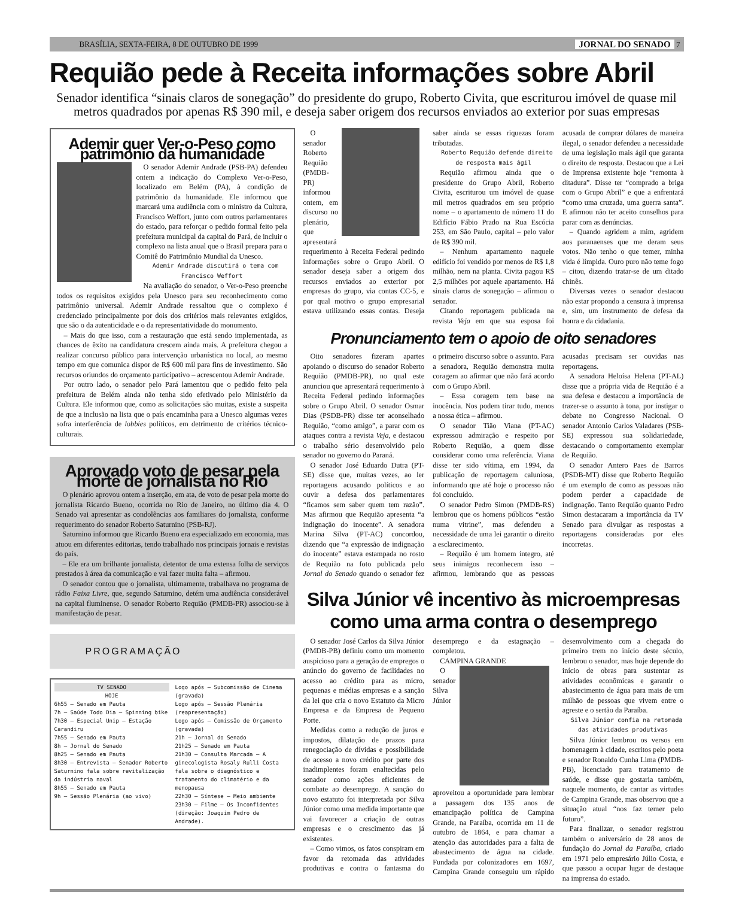BRASÍLIA, SEXTA-FEIRA, 8 DE OUTUBRO DE 1999 JORNAL DO SENADO 7
Requião pede à Receita informações sobre Abril
Senador identifica “sinais claros de sonegação” do presidente do grupo, Roberto Civita, que escriturou imóvel de quase mil metros quadrados por apenas R$ 390 mil, e deseja saber origem dos recursos enviados ao exterior por suas empresas
Ademir quer Ver-o-Peso como patrimônio da humanidade
O senador Ademir Andrade (PSB-PA) defendeu ontem a indicação do Complexo Ver-o-Peso, localizado em Belém (PA), à condição de patrimônio da humanidade. Ele informou que marcará uma audiência com o ministro da Cultura, Francisco Weffort, junto com outros parlamentares do estado, para reforçar o pedido formal feito pela prefeitura municipal da capital do Pará, de incluir o complexo na lista anual que o Brasil prepara para o Comitê do Patrimônio Mundial da Unesco.
Ademir Andrade discutirá o tema com Francisco Weffort
Na avaliação do senador, o Ver-o-Peso preenche todos os requisitos exigidos pela Unesco para seu reconhecimento como patrimônio universal. Ademir Andrade ressaltou que o complexo é credenciado principalmente por dois dos critérios mais relevantes exigidos, que são o da autenticidade e o da representatividade do monumento.
– Mais do que isso, com a restauração que está sendo implementada, as chances de êxito na candidatura crescem ainda mais. A prefeitura chegou a realizar concurso público para intervenção urbanística no local, ao mesmo tempo em que comunica dispor de R$ 600 mil para fins de investimento. São recursos oriundos do orçamento participativo – acrescentou Ademir Andrade.
Por outro lado, o senador pelo Pará lamentou que o pedido feito pela prefeitura de Belém ainda não tenha sido efetivado pelo Ministério da Cultura. Ele informou que, como as solicitações são muitas, existe a suspeita de que a inclusão na lista que o país encaminha para a Unesco algumas vezes sofra interferência de lobbies políticos, em detrimento de critérios técnico-culturais.
Aprovado voto de pesar pela morte de jornalista no Rio
O plenário aprovou ontem a inserção, em ata, de voto de pesar pela morte do jornalista Ricardo Bueno, ocorrida no Rio de Janeiro, no último dia 4. O Senado vai apresentar as condolências aos familiares do jornalista, conforme requerimento do senador Roberto Saturnino (PSB-RJ).
Saturnino informou que Ricardo Bueno era especializado em economia, mas atuou em diferentes editorias, tendo trabalhado nos principais jornais e revistas do país.
– Ele era um brilhante jornalista, detentor de uma extensa folha de serviços prestados à área da comunicação e vai fazer muita falta – afirmou.
O senador contou que o jornalista, ultimamente, trabalhava no programa de rádio Faixa Livre, que, segundo Saturnino, detém uma audiência considerável na capital fluminense. O senador Roberto Requião (PMDB-PR) associou-se à manifestação de pesar.
PROGRAMAÇÃO
TV SENADO
HOJE
6h55 – Senado em Pauta
7h – Saúde Todo Dia – Spinning bike
7h30 – Especial Unip – Estação Carandiru
7h55 – Senado em Pauta
8h – Jornal do Senado
8h25 – Senado em Pauta
8h30 – Entrevista – Senador Roberto Saturnino fala sobre revitalização da indústria naval
8h55 – Senado em Pauta
9h – Sessão Plenária (ao vivo)
Logo após – Subcomissão de Cinema (gravada)
Logo após – Sessão Plenária (reapresentação)
Logo após – Comissão de Orçamento (gravada)
21h – Jornal do Senado
21h25 – Senado em Pauta
21h30 – Consulta Marcada – A ginecologista Rosaly Rulli Costa fala sobre o diagnóstico e tratamento do climatério e da menopausa
22h30 – Síntese – Meio ambiente
23h30 – Filme – Os Inconfidentes (direção: Joaquim Pedro de Andrade).
O senador Roberto Requião (PMDB-PR) informou ontem, em discurso no plenário, que apresentará requerimento à Receita Federal pedindo informações sobre o Grupo Abril. O senador deseja saber a origem dos recursos enviados ao exterior por empresas do grupo, via contas CC-5, e por qual motivo o grupo empresarial estava utilizando essas contas. Deseja saber ainda se essas riquezas foram tributadas.
Roberto Requião defende direito de resposta mais ágil
Requião afirmou ainda que o presidente do Grupo Abril, Roberto Civita, escriturou um imóvel de quase mil metros quadrados em seu próprio nome – o apartamento de número 11 do Edifício Fábio Prado na Rua Escócia 253, em São Paulo, capital – pelo valor de R$ 390 mil.
– Nenhum apartamento naquele edifício foi vendido por menos de R$ 1,8 milhão, nem na planta. Civita pagou R$ 2,5 milhões por aquele apartamento. Há sinais claros de sonegação – afirmou o senador.
Citando reportagem publicada na revista Veja em que sua esposa foi acusada de comprar dólares de maneira ilegal, o senador defendeu a necessidade de uma legislação mais ágil que garanta o direito de resposta. Destacou que a Lei de Imprensa existente hoje “remonta à ditadura”. Disse ter “comprado a briga com o Grupo Abril” e que a enfrentará “como uma cruzada, uma guerra santa”. E afirmou não ter aceito conselhos para parar com as denúncias.
– Quando agridem a mim, agridem aos paranaenses que me deram seus votos. Não tenho o que temer, minha vida é límpida. Ouro puro não teme fogo – citou, dizendo tratar-se de um ditado chinês.
Diversas vezes o senador destacou não estar propondo a censura à imprensa e, sim, um instrumento de defesa da honra e da cidadania.
Pronunciamento tem o apoio de oito senadores
Oito senadores fizeram apartes apoiando o discurso do senador Roberto Requião (PMDB-PR), no qual este anunciou que apresentará requerimento à Receita Federal pedindo informações sobre o Grupo Abril. O senador Osmar Dias (PSDB-PR) disse ter aconselhado Requião, “como amigo”, a parar com os ataques contra a revista Veja, e destacou o trabalho sério desenvolvido pelo senador no governo do Paraná.
O senador José Eduardo Dutra (PT-SE) disse que, muitas vezes, ao ler reportagens acusando políticos e ao ouvir a defesa dos parlamentares “ficamos sem saber quem tem razão”. Mas afirmou que Requião apresenta “a indignação do inocente”. A senadora Marina Silva (PT-AC) concordou, dizendo que “a expressão de indignação do inocente” estava estampada no rosto de Requião na foto publicada pelo Jornal do Senado quando o senador fez o primeiro discurso sobre o assunto. Para a senadora, Requião demonstra muita coragem ao afirmar que não fará acordo com o Grupo Abril.
– Essa coragem tem base na inocência. Nos podem tirar tudo, menos a nossa ética – afirmou.
O senador Tião Viana (PT-AC) expressou admiração e respeito por Roberto Requião, a quem disse considerar como uma referência. Viana disse ter sido vítima, em 1994, da publicação de reportagem caluniosa, informando que até hoje o processo não foi concluído.
O senador Pedro Simon (PMDB-RS) lembrou que os homens públicos “estão numa vitrine”, mas defendeu a necessidade de uma lei garantir o direito a esclarecimento.
– Requião é um homem íntegro, até seus inimigos reconhecem isso – afirmou, lembrando que as pessoas acusadas precisam ser ouvidas nas reportagens.
A senadora Heloísa Helena (PT-AL) disse que a própria vida de Requião é a sua defesa e destacou a importância de trazer-se o assunto à tona, por instigar o debate no Congresso Nacional. O senador Antonio Carlos Valadares (PSB-SE) expressou sua solidariedade, destacando o comportamento exemplar de Requião.
O senador Antero Paes de Barros (PSDB-MT) disse que Roberto Requião é um exemplo de como as pessoas não podem perder a capacidade de indignação. Tanto Requião quanto Pedro Simon destacaram a importância da TV Senado para divulgar as respostas a reportagens consideradas por eles incorretas.
Silva Júnior vê incentivo às microempresas como uma arma contra o desemprego
O senador José Carlos da Silva Júnior (PMDB-PB) definiu como um momento auspicioso para a geração de empregos o anúncio do governo de facilidades no acesso ao crédito para as micro, pequenas e médias empresas e a sanção da lei que cria o novo Estatuto da Micro Empresa e da Empresa de Pequeno Porte.
Medidas como a redução de juros e impostos, dilatação de prazos para renegociação de dívidas e possibilidade de acesso a novo crédito por parte dos inadimplentes foram enaltecidas pelo senador como ações eficientes de combate ao desemprego. A sanção do novo estatuto foi interpretada por Silva Júnior como uma medida importante que vai favorecer a criação de outras empresas e o crescimento das já existentes.
– Como vimos, os fatos conspiram em favor da retomada das atividades produtivas e contra o fantasma do desemprego e da estagnação – completou.
CAMPINA GRANDE
O senador Silva Júnior aproveitou a oportunidade para lembrar a passagem dos 135 anos de emancipação política de Campina Grande, na Paraíba, ocorrida em 11 de outubro de 1864, e para chamar a atenção das autoridades para a falta de abastecimento de água na cidade. Fundada por colonizadores em 1697, Campina Grande conseguiu um rápido desenvolvimento com a chegada do primeiro trem no início deste século, lembrou o senador, mas hoje depende do início de obras para sustentar as atividades econômicas e garantir o abastecimento de água para mais de um milhão de pessoas que vivem entre o agreste e o sertão da Paraíba.
Silva Júnior confia na retomada das atividades produtivas
Silva Júnior lembrou os versos em homenagem à cidade, escritos pelo poeta e senador Ronaldo Cunha Lima (PMDB-PB), licenciado para tratamento de saúde, e disse que gostaria também, naquele momento, de cantar as virtudes de Campina Grande, mas observou que a situação atual “nos faz temer pelo futuro”.
Para finalizar, o senador registrou também o aniversário de 28 anos de fundação do Jornal da Paraíba, criado em 1971 pelo empresário Júlio Costa, e que passou a ocupar lugar de destaque na imprensa do estado.